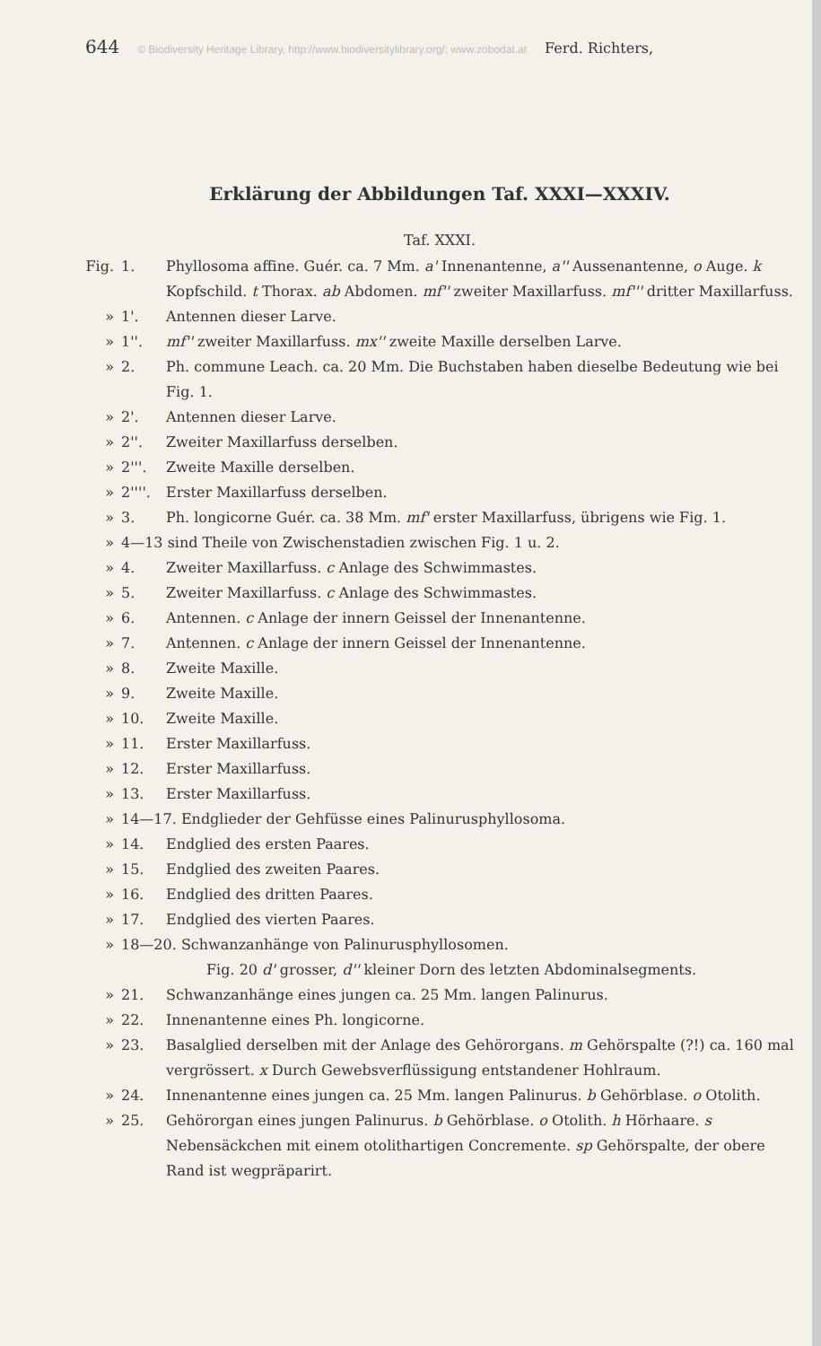644 © Biodiversity Heritage Library, http://www.biodiversitylibrary.org/; www.zobodat.at Ferd. Richters,
Erklärung der Abbildungen Taf. XXXI—XXXIV.
Taf. XXXI.
Fig. 1. Phyllosoma affine. Guér. ca. 7 Mm. a' Innenantenne, a'' Aussenantenne, o Auge. k Kopfschild. t Thorax. ab Abdomen. mf'' zweiter Maxillarfuss. mf''' dritter Maxillarfuss.
» 1'. Antennen dieser Larve.
» 1''. mf'' zweiter Maxillarfuss. mx'' zweite Maxille derselben Larve.
» 2. Ph. commune Leach. ca. 20 Mm. Die Buchstaben haben dieselbe Bedeutung wie bei Fig. 1.
» 2'. Antennen dieser Larve.
» 2''. Zweiter Maxillarfuss derselben.
» 2'''. Zweite Maxille derselben.
» 2''''. Erster Maxillarfuss derselben.
» 3. Ph. longicorne Guér. ca. 38 Mm. mf' erster Maxillarfuss, übrigens wie Fig. 1.
» 4—13 sind Theile von Zwischenstadien zwischen Fig. 1 u. 2.
» 4. Zweiter Maxillarfuss. c Anlage des Schwimmastes.
» 5. Zweiter Maxillarfuss. c Anlage des Schwimmastes.
» 6. Antennen. c Anlage der innern Geissel der Innenantenne.
» 7. Antennen. c Anlage der innern Geissel der Innenantenne.
» 8. Zweite Maxille.
» 9. Zweite Maxille.
» 10. Zweite Maxille.
» 11. Erster Maxillarfuss.
» 12. Erster Maxillarfuss.
» 13. Erster Maxillarfuss.
» 14—17. Endglieder der Gehfüsse eines Palinurusphyllosoma.
» 14. Endglied des ersten Paares.
» 15. Endglied des zweiten Paares.
» 16. Endglied des dritten Paares.
» 17. Endglied des vierten Paares.
» 18—20. Schwanzanhänge von Palinurusphyllosomen.
Fig. 20 d' grosser, d'' kleiner Dorn des letzten Abdominalsegments.
» 21. Schwanzanhänge eines jungen ca. 25 Mm. langen Palinurus.
» 22. Innenantenne eines Ph. longicorne.
» 23. Basalglied derselben mit der Anlage des Gehörorgans. m Gehörspalte (?!) ca. 160 mal vergrössert. x Durch Gewebsverflüssigung entstandener Hohlraum.
» 24. Innenantenne eines jungen ca. 25 Mm. langen Palinurus. b Gehörblase. o Otolith.
» 25. Gehörorgan eines jungen Palinurus. b Gehörblase. o Otolith. h Hörhaare. s Nebensäckchen mit einem otolithartigen Concremente. sp Gehörspalte, der obere Rand ist wegpräparirt.